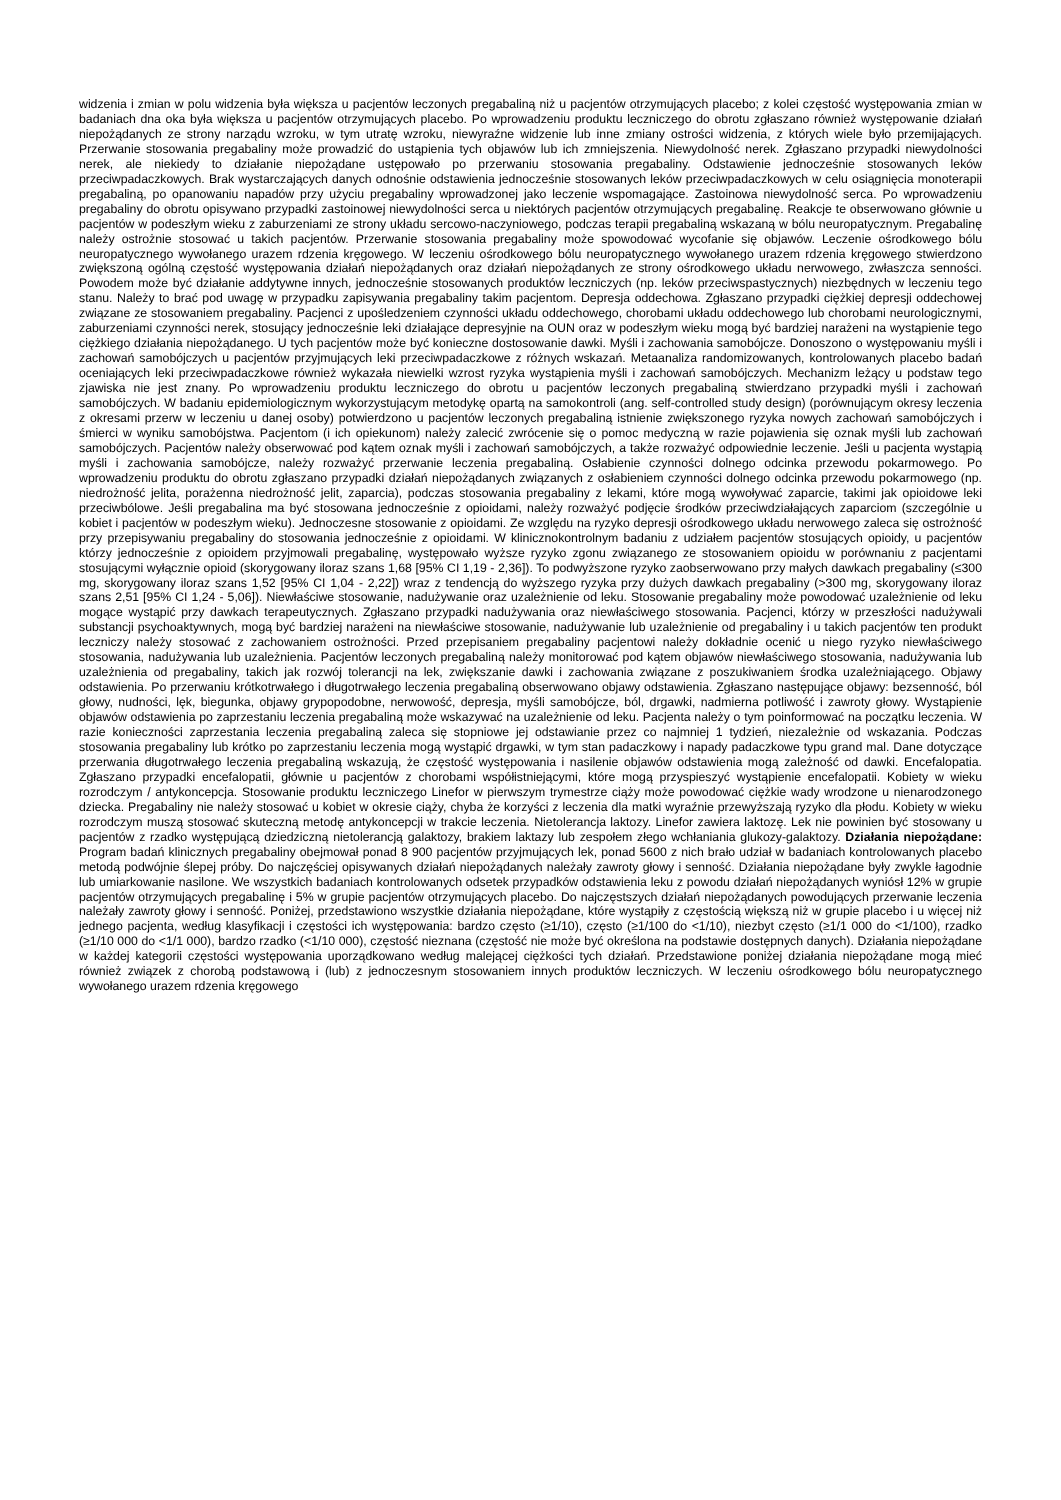widzenia i zmian w polu widzenia była większa u pacjentów leczonych pregabaliną niż u pacjentów otrzymujących placebo; z kolei częstość występowania zmian w badaniach dna oka była większa u pacjentów otrzymujących placebo. Po wprowadzeniu produktu leczniczego do obrotu zgłaszano również występowanie działań niepożądanych ze strony narządu wzroku, w tym utratę wzroku, niewyraźne widzenie lub inne zmiany ostrości widzenia, z których wiele było przemijających. Przerwanie stosowania pregabaliny może prowadzić do ustąpienia tych objawów lub ich zmniejszenia. Niewydolność nerek. Zgłaszano przypadki niewydolności nerek, ale niekiedy to działanie niepożądane ustępowało po przerwaniu stosowania pregabaliny. Odstawienie jednocześnie stosowanych leków przeciwpadaczkowych. Brak wystarczających danych odnośnie odstawienia jednocześnie stosowanych leków przeciwpadaczkowych w celu osiągnięcia monoterapii pregabaliną, po opanowaniu napadów przy użyciu pregabaliny wprowadzonej jako leczenie wspomagające. Zastoinowa niewydolność serca. Po wprowadzeniu pregabaliny do obrotu opisywano przypadki zastoinowej niewydolności serca u niektórych pacjentów otrzymujących pregabalinę. Reakcje te obserwowano głównie u pacjentów w podeszłym wieku z zaburzeniami ze strony układu sercowo-naczyniowego, podczas terapii pregabaliną wskazaną w bólu neuropatycznym. Pregabalinę należy ostrożnie stosować u takich pacjentów. Przerwanie stosowania pregabaliny może spowodować wycofanie się objawów. Leczenie ośrodkowego bólu neuropatycznego wywołanego urazem rdzenia kręgowego. W leczeniu ośrodkowego bólu neuropatycznego wywołanego urazem rdzenia kręgowego stwierdzono zwiększoną ogólną częstość występowania działań niepożądanych oraz działań niepożądanych ze strony ośrodkowego układu nerwowego, zwłaszcza senności. Powodem może być działanie addytywne innych, jednocześnie stosowanych produktów leczniczych (np. leków przeciwspastycznych) niezbędnych w leczeniu tego stanu. Należy to brać pod uwagę w przypadku zapisywania pregabaliny takim pacjentom. Depresja oddechowa. Zgłaszano przypadki ciężkiej depresji oddechowej związane ze stosowaniem pregabaliny. Pacjenci z upośledzeniem czynności układu oddechowego, chorobami układu oddechowego lub chorobami neurologicznymi, zaburzeniami czynności nerek, stosujący jednocześnie leki działające depresyjnie na OUN oraz w podeszłym wieku mogą być bardziej narażeni na wystąpienie tego ciężkiego działania niepożądanego. U tych pacjentów może być konieczne dostosowanie dawki. Myśli i zachowania samobójcze. Donoszono o występowaniu myśli i zachowań samobójczych u pacjentów przyjmujących leki przeciwpadaczkowe z różnych wskazań. Metaanaliza randomizowanych, kontrolowanych placebo badań oceniających leki przeciwpadaczkowe również wykazała niewielki wzrost ryzyka wystąpienia myśli i zachowań samobójczych. Mechanizm leżący u podstaw tego zjawiska nie jest znany. Po wprowadzeniu produktu leczniczego do obrotu u pacjentów leczonych pregabaliną stwierdzano przypadki myśli i zachowań samobójczych. W badaniu epidemiologicznym wykorzystującym metodykę opartą na samokontroli (ang. self-controlled study design) (porównującym okresy leczenia z okresami przerw w leczeniu u danej osoby) potwierdzono u pacjentów leczonych pregabaliną istnienie zwiększonego ryzyka nowych zachowań samobójczych i śmierci w wyniku samobójstwa. Pacjentom (i ich opiekunom) należy zalecić zwrócenie się o pomoc medyczną w razie pojawienia się oznak myśli lub zachowań samobójczych. Pacjentów należy obserwować pod kątem oznak myśli i zachowań samobójczych, a także rozważyć odpowiednie leczenie. Jeśli u pacjenta wystąpią myśli i zachowania samobójcze, należy rozważyć przerwanie leczenia pregabaliną. Osłabienie czynności dolnego odcinka przewodu pokarmowego. Po wprowadzeniu produktu do obrotu zgłaszano przypadki działań niepożądanych związanych z osłabieniem czynności dolnego odcinka przewodu pokarmowego (np. niedrożność jelita, porażenna niedrożność jelit, zaparcia), podczas stosowania pregabaliny z lekami, które mogą wywoływać zaparcie, takimi jak opioidowe leki przeciwbólowe. Jeśli pregabalina ma być stosowana jednocześnie z opioidami, należy rozważyć podjęcie środków przeciwdziałających zaparciom (szczególnie u kobiet i pacjentów w podeszłym wieku). Jednoczesne stosowanie z opioidami. Ze względu na ryzyko depresji ośrodkowego układu nerwowego zaleca się ostrożność przy przepisywaniu pregabaliny do stosowania jednocześnie z opioidami. W klinicznokontrolnym badaniu z udziałem pacjentów stosujących opioidy, u pacjentów którzy jednocześnie z opioidem przyjmowali pregabalinę, występowało wyższe ryzyko zgonu związanego ze stosowaniem opioidu w porównaniu z pacjentami stosującymi wyłącznie opioid (skorygowany iloraz szans 1,68 [95% CI 1,19 - 2,36]). To podwyższone ryzyko zaobserwowano przy małych dawkach pregabaliny (≤300 mg, skorygowany iloraz szans 1,52 [95% CI 1,04 - 2,22]) wraz z tendencją do wyższego ryzyka przy dużych dawkach pregabaliny (>300 mg, skorygowany iloraz szans 2,51 [95% CI 1,24 - 5,06]). Niewłaściwe stosowanie, nadużywanie oraz uzależnienie od leku. Stosowanie pregabaliny może powodować uzależnienie od leku mogące wystąpić przy dawkach terapeutycznych. Zgłaszano przypadki nadużywania oraz niewłaściwego stosowania. Pacjenci, którzy w przeszłości nadużywali substancji psychoaktywnych, mogą być bardziej narażeni na niewłaściwe stosowanie, nadużywanie lub uzależnienie od pregabaliny i u takich pacjentów ten produkt leczniczy należy stosować z zachowaniem ostrożności. Przed przepisaniem pregabaliny pacjentowi należy dokładnie ocenić u niego ryzyko niewłaściwego stosowania, nadużywania lub uzależnienia. Pacjentów leczonych pregabaliną należy monitorować pod kątem objawów niewłaściwego stosowania, nadużywania lub uzależnienia od pregabaliny, takich jak rozwój tolerancji na lek, zwiększanie dawki i zachowania związane z poszukiwaniem środka uzależniającego. Objawy odstawienia. Po przerwaniu krótkotrwałego i długotrwałego leczenia pregabaliną obserwowano objawy odstawienia. Zgłaszano następujące objawy: bezsenność, ból głowy, nudności, lęk, biegunka, objawy grypopodobne, nerwowość, depresja, myśli samobójcze, ból, drgawki, nadmierna potliwość i zawroty głowy. Wystąpienie objawów odstawienia po zaprzestaniu leczenia pregabaliną może wskazywać na uzależnienie od leku. Pacjenta należy o tym poinformować na początku leczenia. W razie konieczności zaprzestania leczenia pregabaliną zaleca się stopniowe jej odstawianie przez co najmniej 1 tydzień, niezależnie od wskazania. Podczas stosowania pregabaliny lub krótko po zaprzestaniu leczenia mogą wystąpić drgawki, w tym stan padaczkowy i napady padaczkowe typu grand mal. Dane dotyczące przerwania długotrwałego leczenia pregabaliną wskazują, że częstość występowania i nasilenie objawów odstawienia mogą zależność od dawki. Encefalopatia. Zgłaszano przypadki encefalopatii, głównie u pacjentów z chorobami współistniejącymi, które mogą przyspieszyć wystąpienie encefalopatii. Kobiety w wieku rozrodczym / antykoncepcja. Stosowanie produktu leczniczego Linefor w pierwszym trymestrze ciąży może powodować ciężkie wady wrodzone u nienarodzonego dziecka. Pregabaliny nie należy stosować u kobiet w okresie ciąży, chyba że korzyści z leczenia dla matki wyraźnie przewyższają ryzyko dla płodu. Kobiety w wieku rozrodczym muszą stosować skuteczną metodę antykoncepcji w trakcie leczenia. Nietolerancja laktozy. Linefor zawiera laktozę. Lek nie powinien być stosowany u pacjentów z rzadko występującą dziedziczną nietolerancją galaktozy, brakiem laktazy lub zespołem złego wchłaniania glukozy-galaktozy. Działania niepożądane: Program badań klinicznych pregabaliny obejmował ponad 8 900 pacjentów przyjmujących lek, ponad 5600 z nich brało udział w badaniach kontrolowanych placebo metodą podwójnie ślepej próby. Do najczęściej opisywanych działań niepożądanych należały zawroty głowy i senność. Działania niepożądane były zwykle łagodnie lub umiarkowanie nasilone. We wszystkich badaniach kontrolowanych odsetek przypadków odstawienia leku z powodu działań niepożądanych wyniósł 12% w grupie pacjentów otrzymujących pregabalinę i 5% w grupie pacjentów otrzymujących placebo. Do najczęstszych działań niepożądanych powodujących przerwanie leczenia należały zawroty głowy i senność. Poniżej, przedstawiono wszystkie działania niepożądane, które wystąpiły z częstością większą niż w grupie placebo i u więcej niż jednego pacjenta, według klasyfikacji i częstości ich występowania: bardzo często (≥1/10), często (≥1/100 do <1/10), niezbyt często (≥1/1 000 do <1/100), rzadko (≥1/10 000 do <1/1 000), bardzo rzadko (<1/10 000), częstość nieznana (częstość nie może być określona na podstawie dostępnych danych). Działania niepożądane w każdej kategorii częstości występowania uporządkowano według malejącej ciężkości tych działań. Przedstawione poniżej działania niepożądane mogą mieć również związek z chorobą podstawową i (lub) z jednoczesnym stosowaniem innych produktów leczniczych. W leczeniu ośrodkowego bólu neuropatycznego wywołanego urazem rdzenia kręgowego